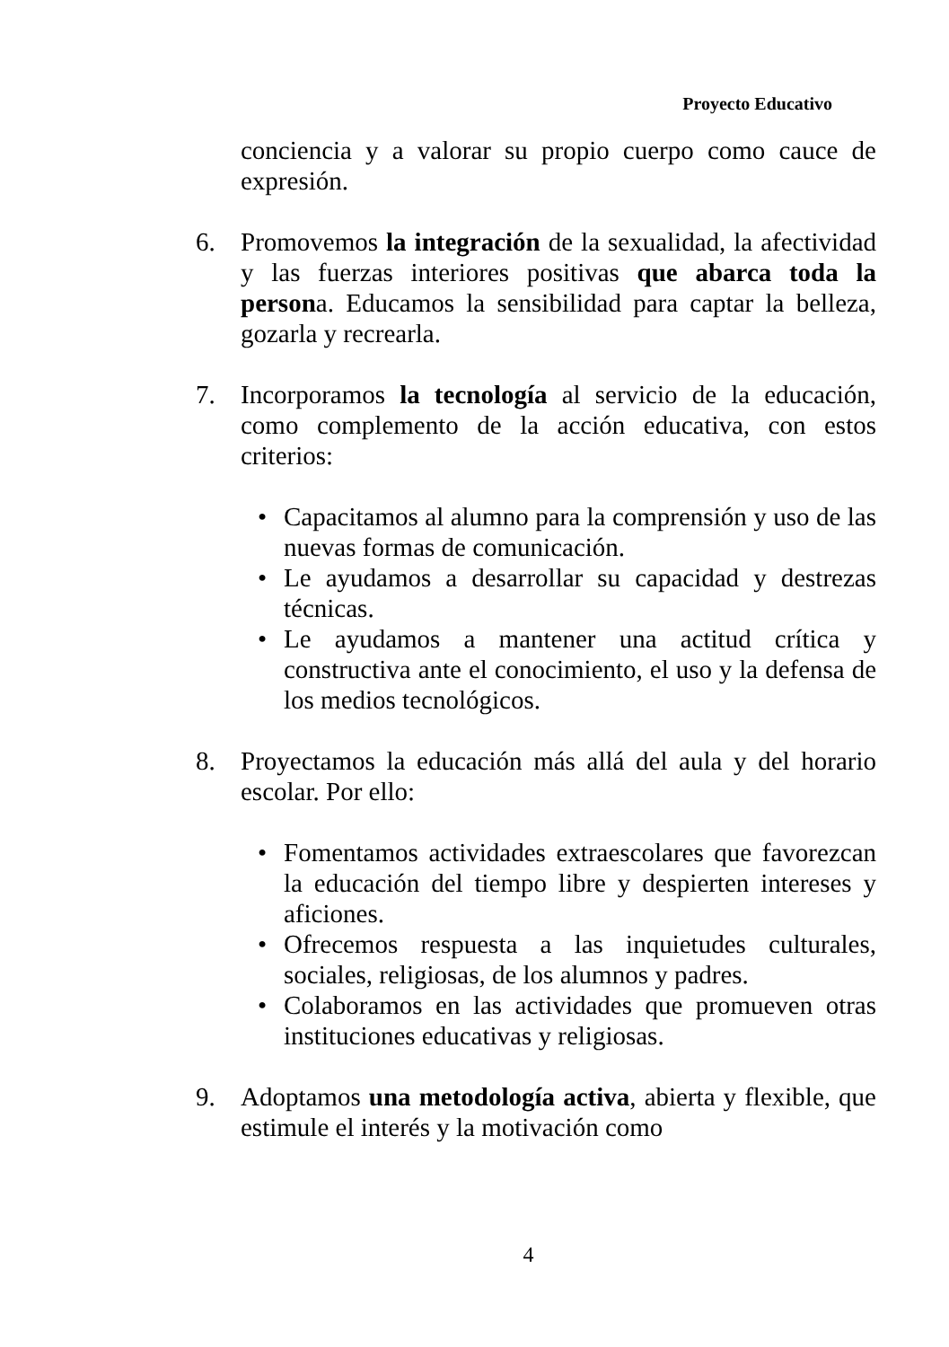Proyecto Educativo
conciencia y a valorar su propio cuerpo como cauce de expresión.
6. Promovemos la integración de la sexualidad, la afectividad y las fuerzas interiores positivas que abarca toda la persona. Educamos la sensibilidad para captar la belleza, gozarla y recrearla.
7. Incorporamos la tecnología al servicio de la educación, como complemento de la acción educativa, con estos criterios:
• Capacitamos al alumno para la comprensión y uso de las nuevas formas de comunicación.
• Le ayudamos a desarrollar su capacidad y destrezas técnicas.
• Le ayudamos a mantener una actitud crítica y constructiva ante el conocimiento, el uso y la defensa de los medios tecnológicos.
8. Proyectamos la educación más allá del aula y del horario escolar. Por ello:
• Fomentamos actividades extraescolares que favorezcan la educación del tiempo libre y despierten intereses y aficiones.
• Ofrecemos respuesta a las inquietudes culturales, sociales, religiosas, de los alumnos y padres.
• Colaboramos en las actividades que promueven otras instituciones educativas y religiosas.
9. Adoptamos una metodología activa, abierta y flexible, que estimule el interés y la motivación como
4